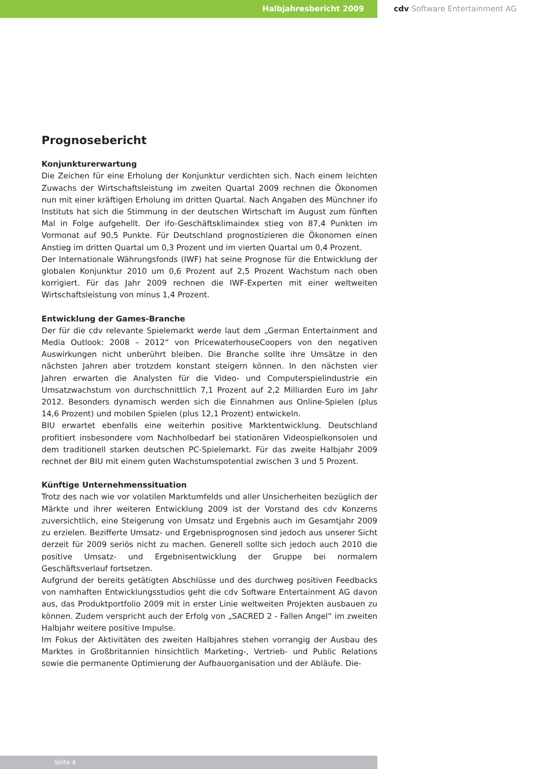Halbjahresbericht 2009 cdv Software Entertainment AG
Prognosebericht
Konjunkturerwartung
Die Zeichen für eine Erholung der Konjunktur verdichten sich. Nach einem leichten Zuwachs der Wirtschaftsleistung im zweiten Quartal 2009 rechnen die Ökonomen nun mit einer kräftigen Erholung im dritten Quartal. Nach Angaben des Münchner ifo Instituts hat sich die Stimmung in der deutschen Wirtschaft im August zum fünften Mal in Folge aufgehellt. Der ifo-Geschäftsklimaindex stieg von 87,4 Punkten im Vormonat auf 90,5 Punkte. Für Deutschland prognostizieren die Ökonomen einen Anstieg im dritten Quartal um 0,3 Prozent und im vierten Quartal um 0,4 Prozent.
Der Internationale Währungsfonds (IWF) hat seine Prognose für die Entwicklung der globalen Konjunktur 2010 um 0,6 Prozent auf 2,5 Prozent Wachstum nach oben korrigiert. Für das Jahr 2009 rechnen die IWF-Experten mit einer weltweiten Wirtschaftsleistung von minus 1,4 Prozent.
Entwicklung der Games-Branche
Der für die cdv relevante Spielemarkt werde laut dem „German Entertainment and Media Outlook: 2008 – 2012“ von PricewaterhouseCoopers von den negativen Auswirkungen nicht unberührt bleiben. Die Branche sollte ihre Umsätze in den nächsten Jahren aber trotzdem konstant steigern können. In den nächsten vier Jahren erwarten die Analysten für die Video- und Computerspielindustrie ein Umsatzwachstum von durchschnittlich 7,1 Prozent auf 2,2 Milliarden Euro im Jahr 2012. Besonders dynamisch werden sich die Einnahmen aus Online-Spielen (plus 14,6 Prozent) und mobilen Spielen (plus 12,1 Prozent) entwickeln.
BIU erwartet ebenfalls eine weiterhin positive Marktentwicklung. Deutschland profitiert insbesondere vom Nachholbedarf bei stationären Videospielkonsolen und dem traditionell starken deutschen PC-Spielemarkt. Für das zweite Halbjahr 2009 rechnet der BIU mit einem guten Wachstumspotential zwischen 3 und 5 Prozent.
Künftige Unternehmenssituation
Trotz des nach wie vor volatilen Marktumfelds und aller Unsicherheiten bezüglich der Märkte und ihrer weiteren Entwicklung 2009 ist der Vorstand des cdv Konzerns zuversichtlich, eine Steigerung von Umsatz und Ergebnis auch im Gesamtjahr 2009 zu erzielen. Bezifferte Umsatz- und Ergebnisprognosen sind jedoch aus unserer Sicht derzeit für 2009 seriös nicht zu machen. Generell sollte sich jedoch auch 2010 die positive Umsatz- und Ergebnisentwicklung der Gruppe bei normalem Geschäftsverlauf fortsetzen.
Aufgrund der bereits getätigten Abschlüsse und des durchweg positiven Feedbacks von namhaften Entwicklungsstudios geht die cdv Software Entertainment AG davon aus, das Produktportfolio 2009 mit in erster Linie weltweiten Projekten ausbauen zu können. Zudem verspricht auch der Erfolg von „SACRED 2 - Fallen Angel“ im zweiten Halbjahr weitere positive Impulse.
Im Fokus der Aktivitäten des zweiten Halbjahres stehen vorrangig der Ausbau des Marktes in Großbritannien hinsichtlich Marketing-, Vertrieb- und Public Relations sowie die permanente Optimierung der Aufbauorganisation und der Abläufe. Die-
Seite 4